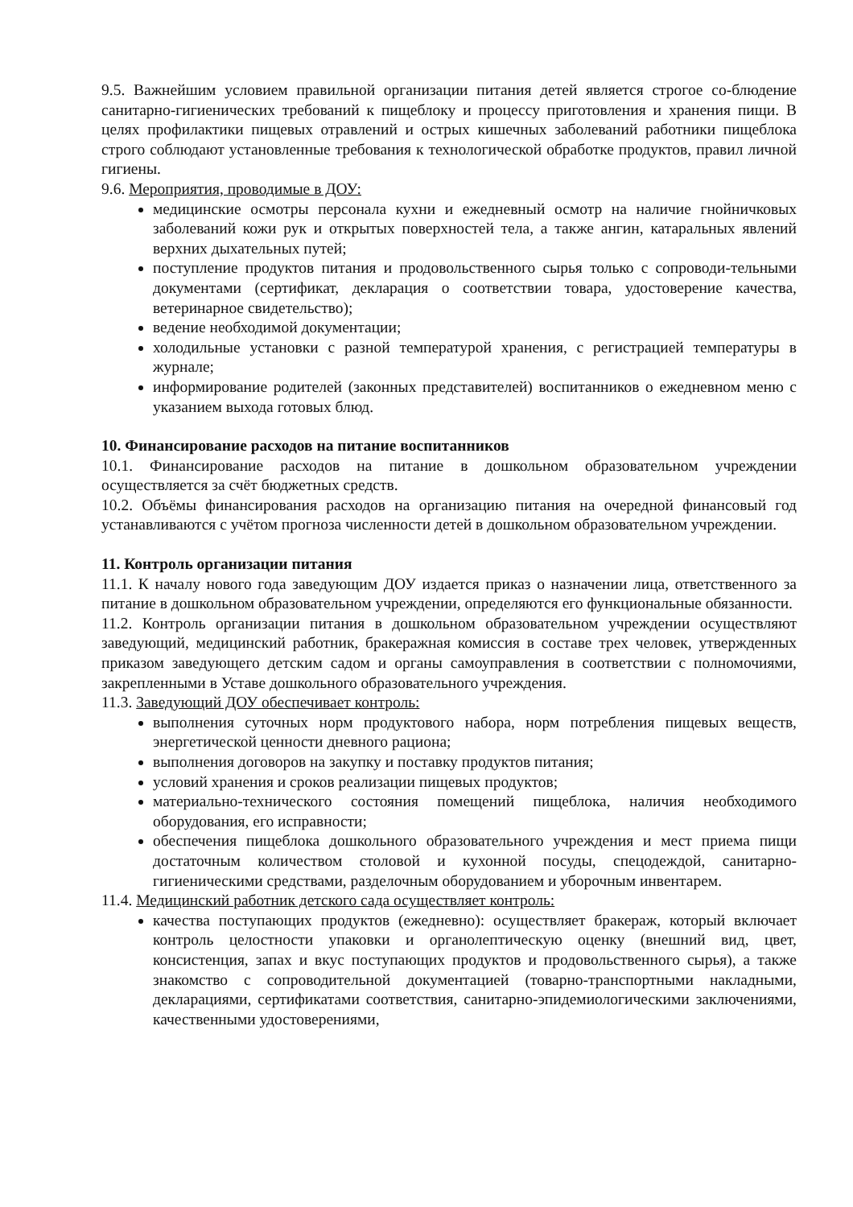9.5. Важнейшим условием правильной организации питания детей является строгое со-блюдение санитарно-гигиенических требований к пищеблоку и процессу приготовления и хранения пищи. В целях профилактики пищевых отравлений и острых кишечных заболеваний работники пищеблока строго соблюдают установленные требования к технологической обработке продуктов, правил личной гигиены.
9.6. Мероприятия, проводимые в ДОУ:
медицинские осмотры персонала кухни и ежедневный осмотр на наличие гнойничковых заболеваний кожи рук и открытых поверхностей тела, а также ангин, катаральных явлений верхних дыхательных путей;
поступление продуктов питания и продовольственного сырья только с сопроводи-тельными документами (сертификат, декларация о соответствии товара, удостоверение качества, ветеринарное свидетельство);
ведение необходимой документации;
холодильные установки с разной температурой хранения, с регистрацией температуры в журнале;
информирование родителей (законных представителей) воспитанников о ежедневном меню с указанием выхода готовых блюд.
10. Финансирование расходов на питание воспитанников
10.1. Финансирование расходов на питание в дошкольном образовательном учреждении осуществляется за счёт бюджетных средств.
10.2. Объёмы финансирования расходов на организацию питания на очередной финансовый год устанавливаются с учётом прогноза численности детей в дошкольном образовательном учреждении.
11. Контроль организации питания
11.1. К началу нового года заведующим ДОУ издается приказ о назначении лица, ответственного за питание в дошкольном образовательном учреждении, определяются его функциональные обязанности.
11.2. Контроль организации питания в дошкольном образовательном учреждении осуществляют заведующий, медицинский работник, бракеражная комиссия в составе трех человек, утвержденных приказом заведующего детским садом и органы самоуправления в соответствии с полномочиями, закрепленными в Уставе дошкольного образовательного учреждения.
11.3. Заведующий ДОУ обеспечивает контроль:
выполнения суточных норм продуктового набора, норм потребления пищевых веществ, энергетической ценности дневного рациона;
выполнения договоров на закупку и поставку продуктов питания;
условий хранения и сроков реализации пищевых продуктов;
материально-технического состояния помещений пищеблока, наличия необходимого оборудования, его исправности;
обеспечения пищеблока дошкольного образовательного учреждения и мест приема пищи достаточным количеством столовой и кухонной посуды, спецодеждой, санитарно-гигиеническими средствами, разделочным оборудованием и уборочным инвентарем.
11.4. Медицинский работник детского сада осуществляет контроль:
качества поступающих продуктов (ежедневно): осуществляет бракераж, который включает контроль целостности упаковки и органолептическую оценку (внешний вид, цвет, консистенция, запах и вкус поступающих продуктов и продовольственного сырья), а также знакомство с сопроводительной документацией (товарно-транспортными накладными, декларациями, сертификатами соответствия, санитарно-эпидемиологическими заключениями, качественными удостоверениями,